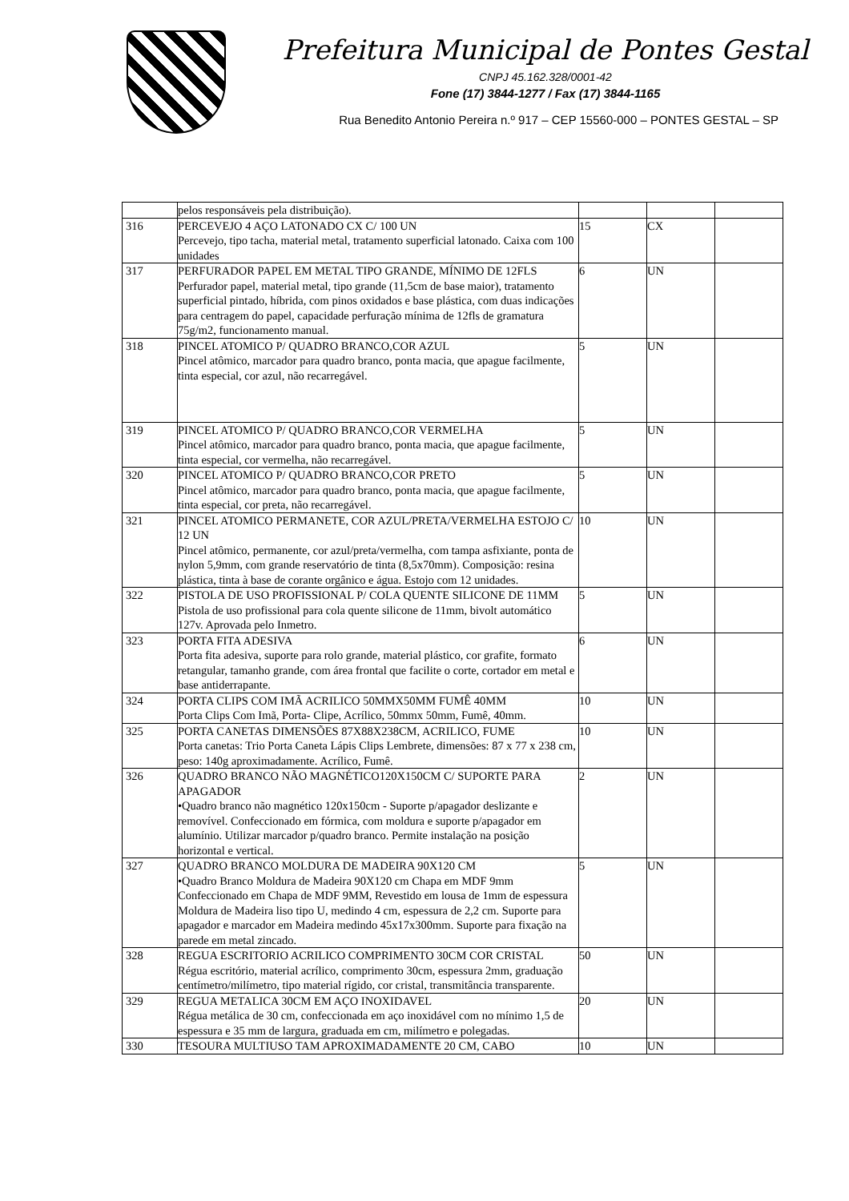Prefeitura Municipal de Pontes Gestal
CNPJ 45.162.328/0001-42
Fone (17) 3844-1277 / Fax (17) 3844-1165
Rua Benedito Antonio Pereira n.º 917 – CEP 15560-000 – PONTES GESTAL – SP
| | pelos responsáveis pela distribuição). | | | |
| 316 | PERCEVEJO 4 AÇO LATONADO CX C/ 100 UN Percevejo, tipo tacha, material metal, tratamento superficial latonado. Caixa com 100 unidades | 15 | CX | |
| 317 | PERFURADOR PAPEL EM METAL TIPO GRANDE, MÍNIMO DE 12FLS Perfurador papel, material metal, tipo grande (11,5cm de base maior), tratamento superficial pintado, híbrida, com pinos oxidados e base plástica, com duas indicações para centragem do papel, capacidade perfuração mínima de 12fls de gramatura 75g/m2, funcionamento manual. | 6 | UN | |
| 318 | PINCEL ATOMICO P/ QUADRO BRANCO,COR AZUL Pincel atômico, marcador para quadro branco, ponta macia, que apague facilmente, tinta especial, cor azul, não recarregável. | 5 | UN | |
| 319 | PINCEL ATOMICO P/ QUADRO BRANCO,COR VERMELHA Pincel atômico, marcador para quadro branco, ponta macia, que apague facilmente, tinta especial, cor vermelha, não recarregável. | 5 | UN | |
| 320 | PINCEL ATOMICO P/ QUADRO BRANCO,COR PRETO Pincel atômico, marcador para quadro branco, ponta macia, que apague facilmente, tinta especial, cor preta, não recarregável. | 5 | UN | |
| 321 | PINCEL ATOMICO PERMANETE, COR AZUL/PRETA/VERMELHA ESTOJO C/ 12 UN Pincel atômico, permanente, cor azul/preta/vermelha, com tampa asfixiante, ponta de nylon 5,9mm, com grande reservatório de tinta (8,5x70mm). Composição: resina plástica, tinta à base de corante orgânico e água. Estojo com 12 unidades. | 10 | UN | |
| 322 | PISTOLA DE USO PROFISSIONAL P/ COLA QUENTE SILICONE DE 11MM Pistola de uso profissional para cola quente silicone de 11mm, bivolt automático 127v. Aprovada pelo Inmetro. | 5 | UN | |
| 323 | PORTA FITA ADESIVA Porta fita adesiva, suporte para rolo grande, material plástico, cor grafite, formato retangular, tamanho grande, com área frontal que facilite o corte, cortador em metal e base antiderrapante. | 6 | UN | |
| 324 | PORTA CLIPS COM IMÃ ACRILICO 50MMX50MM FUMÊ 40MM Porta Clips Com Imã, Porta- Clipe, Acrílico, 50mmx 50mm, Fumê, 40mm. | 10 | UN | |
| 325 | PORTA CANETAS DIMENSÕES 87X88X238CM, ACRILICO, FUME Porta canetas: Trio Porta Caneta Lápis Clips Lembrete, dimensões: 87 x 77 x 238 cm, peso: 140g aproximadamente. Acrílico, Fumê. | 10 | UN | |
| 326 | QUADRO BRANCO NÃO MAGNÉTICO120X150CM C/ SUPORTE PARA APAGADOR •Quadro branco não magnético 120x150cm - Suporte p/apagador deslizante e removível. Confeccionado em fórmica, com moldura e suporte p/apagador em alumínio. Utilizar marcador p/quadro branco. Permite instalação na posição horizontal e vertical. | 2 | UN | |
| 327 | QUADRO BRANCO MOLDURA DE MADEIRA 90X120 CM •Quadro Branco Moldura de Madeira 90X120 cm Chapa em MDF 9mm Confeccionado em Chapa de MDF 9MM, Revestido em lousa de 1mm de espessura Moldura de Madeira liso tipo U, medindo 4 cm, espessura de 2,2 cm. Suporte para apagador e marcador em Madeira medindo 45x17x300mm. Suporte para fixação na parede em metal zincado. | 5 | UN | |
| 328 | REGUA ESCRITORIO ACRILICO COMPRIMENTO 30CM COR CRISTAL Régua escritório, material acrílico, comprimento 30cm, espessura 2mm, graduação centímetro/milímetro, tipo material rígido, cor cristal, transmitância transparente. | 50 | UN | |
| 329 | REGUA METALICA 30CM EM AÇO INOXIDAVEL Régua metálica de 30 cm, confeccionada em aço inoxidável com no mínimo 1,5 de espessura e 35 mm de largura, graduada em cm, milímetro e polegadas. | 20 | UN | |
| 330 | TESOURA MULTIUSO TAM APROXIMADAMENTE 20 CM, CABO | 10 | UN | |